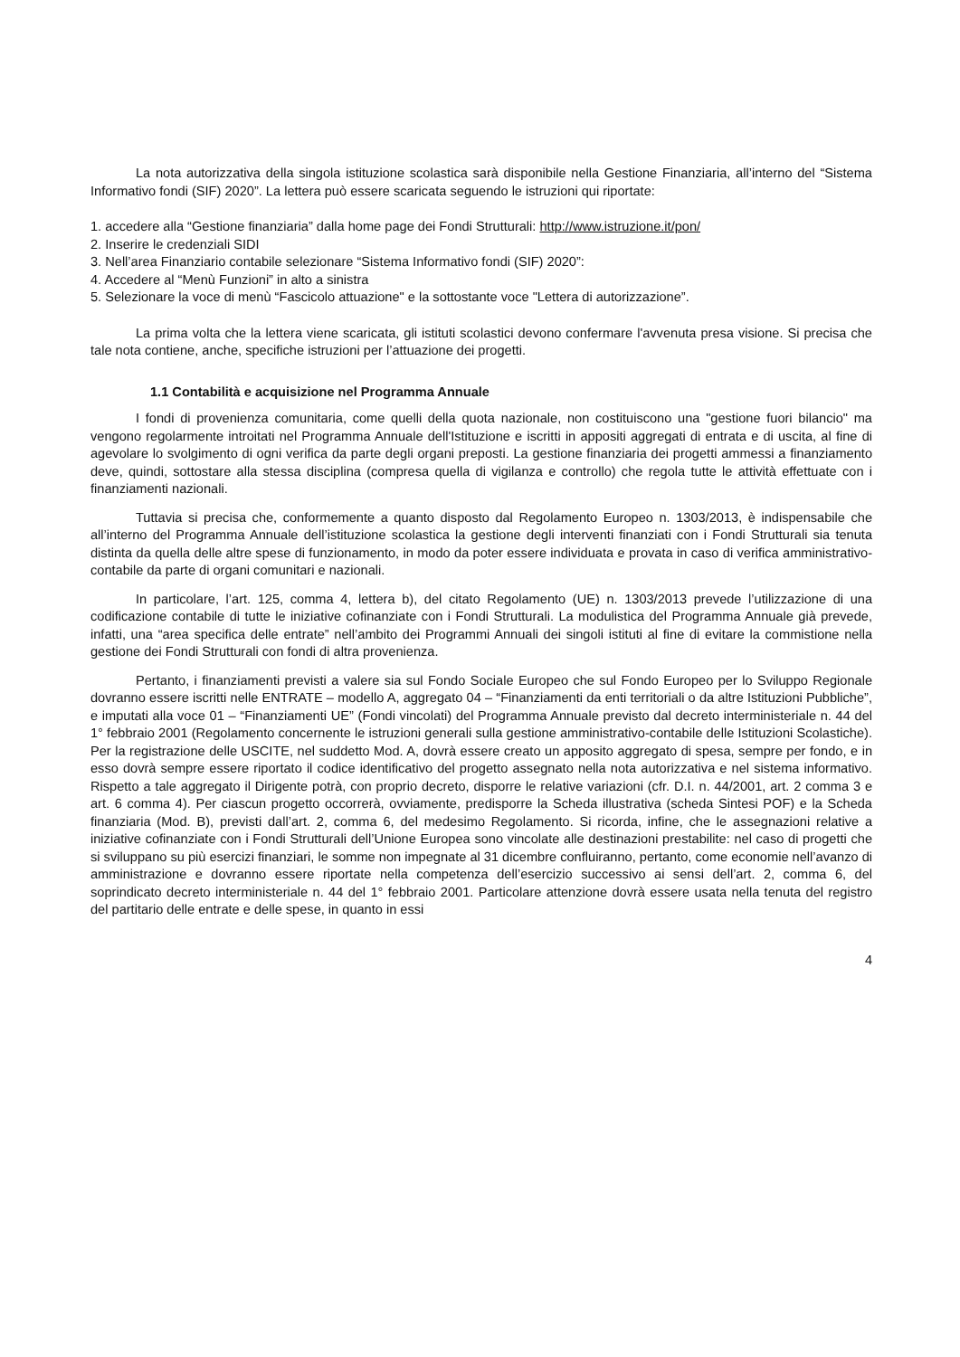La nota autorizzativa della singola istituzione scolastica sarà disponibile nella Gestione Finanziaria, all’interno del “Sistema Informativo fondi (SIF) 2020”. La lettera può essere scaricata seguendo le istruzioni qui riportate:
1. accedere alla “Gestione finanziaria” dalla home page dei Fondi Strutturali: http://www.istruzione.it/pon/
2. Inserire le credenziali SIDI
3. Nell’area Finanziario contabile selezionare “Sistema Informativo fondi (SIF) 2020”:
4. Accedere al “Menù Funzioni” in alto a sinistra
5. Selezionare la voce di menù “Fascicolo attuazione" e la sottostante voce "Lettera di autorizzazione”.
La prima volta che la lettera viene scaricata, gli istituti scolastici devono confermare l'avvenuta presa visione. Si precisa che tale nota contiene, anche, specifiche istruzioni per l’attuazione dei progetti.
1.1 Contabilità e acquisizione nel Programma Annuale
I fondi di provenienza comunitaria, come quelli della quota nazionale, non costituiscono una "gestione fuori bilancio" ma vengono regolarmente introitati nel Programma Annuale dell'Istituzione e iscritti in appositi aggregati di entrata e di uscita, al fine di agevolare lo svolgimento di ogni verifica da parte degli organi preposti. La gestione finanziaria dei progetti ammessi a finanziamento deve, quindi, sottostare alla stessa disciplina (compresa quella di vigilanza e controllo) che regola tutte le attività effettuate con i finanziamenti nazionali.
Tuttavia si precisa che, conformemente a quanto disposto dal Regolamento Europeo n. 1303/2013, è indispensabile che all’interno del Programma Annuale dell’istituzione scolastica la gestione degli interventi finanziati con i Fondi Strutturali sia tenuta distinta da quella delle altre spese di funzionamento, in modo da poter essere individuata e provata in caso di verifica amministrativo-contabile da parte di organi comunitari e nazionali.
In particolare, l’art. 125, comma 4, lettera b), del citato Regolamento (UE) n. 1303/2013 prevede l’utilizzazione di una codificazione contabile di tutte le iniziative cofinanziate con i Fondi Strutturali. La modulistica del Programma Annuale già prevede, infatti, una “area specifica delle entrate” nell’ambito dei Programmi Annuali dei singoli istituti al fine di evitare la commistione nella gestione dei Fondi Strutturali con fondi di altra provenienza.
Pertanto, i finanziamenti previsti a valere sia sul Fondo Sociale Europeo che sul Fondo Europeo per lo Sviluppo Regionale dovranno essere iscritti nelle ENTRATE – modello A, aggregato 04 – “Finanziamenti da enti territoriali o da altre Istituzioni Pubbliche”, e imputati alla voce 01 – “Finanziamenti UE” (Fondi vincolati) del Programma Annuale previsto dal decreto interministeriale n. 44 del 1° febbraio 2001 (Regolamento concernente le istruzioni generali sulla gestione amministrativo-contabile delle Istituzioni Scolastiche). Per la registrazione delle USCITE, nel suddetto Mod. A, dovrà essere creato un apposito aggregato di spesa, sempre per fondo, e in esso dovrà sempre essere riportato il codice identificativo del progetto assegnato nella nota autorizzativa e nel sistema informativo. Rispetto a tale aggregato il Dirigente potrà, con proprio decreto, disporre le relative variazioni (cfr. D.I. n. 44/2001, art. 2 comma 3 e art. 6 comma 4). Per ciascun progetto occorrerà, ovviamente, predisporre la Scheda illustrativa (scheda Sintesi POF) e la Scheda finanziaria (Mod. B), previsti dall’art. 2, comma 6, del medesimo Regolamento. Si ricorda, infine, che le assegnazioni relative a iniziative cofinanziate con i Fondi Strutturali dell’Unione Europea sono vincolate alle destinazioni prestabilite: nel caso di progetti che si sviluppano su più esercizi finanziari, le somme non impegnate al 31 dicembre confluiranno, pertanto, come economie nell’avanzo di amministrazione e dovranno essere riportate nella competenza dell’esercizio successivo ai sensi dell’art. 2, comma 6, del soprindicato decreto interministeriale n. 44 del 1° febbraio 2001. Particolare attenzione dovrà essere usata nella tenuta del registro del partitario delle entrate e delle spese, in quanto in essi
4